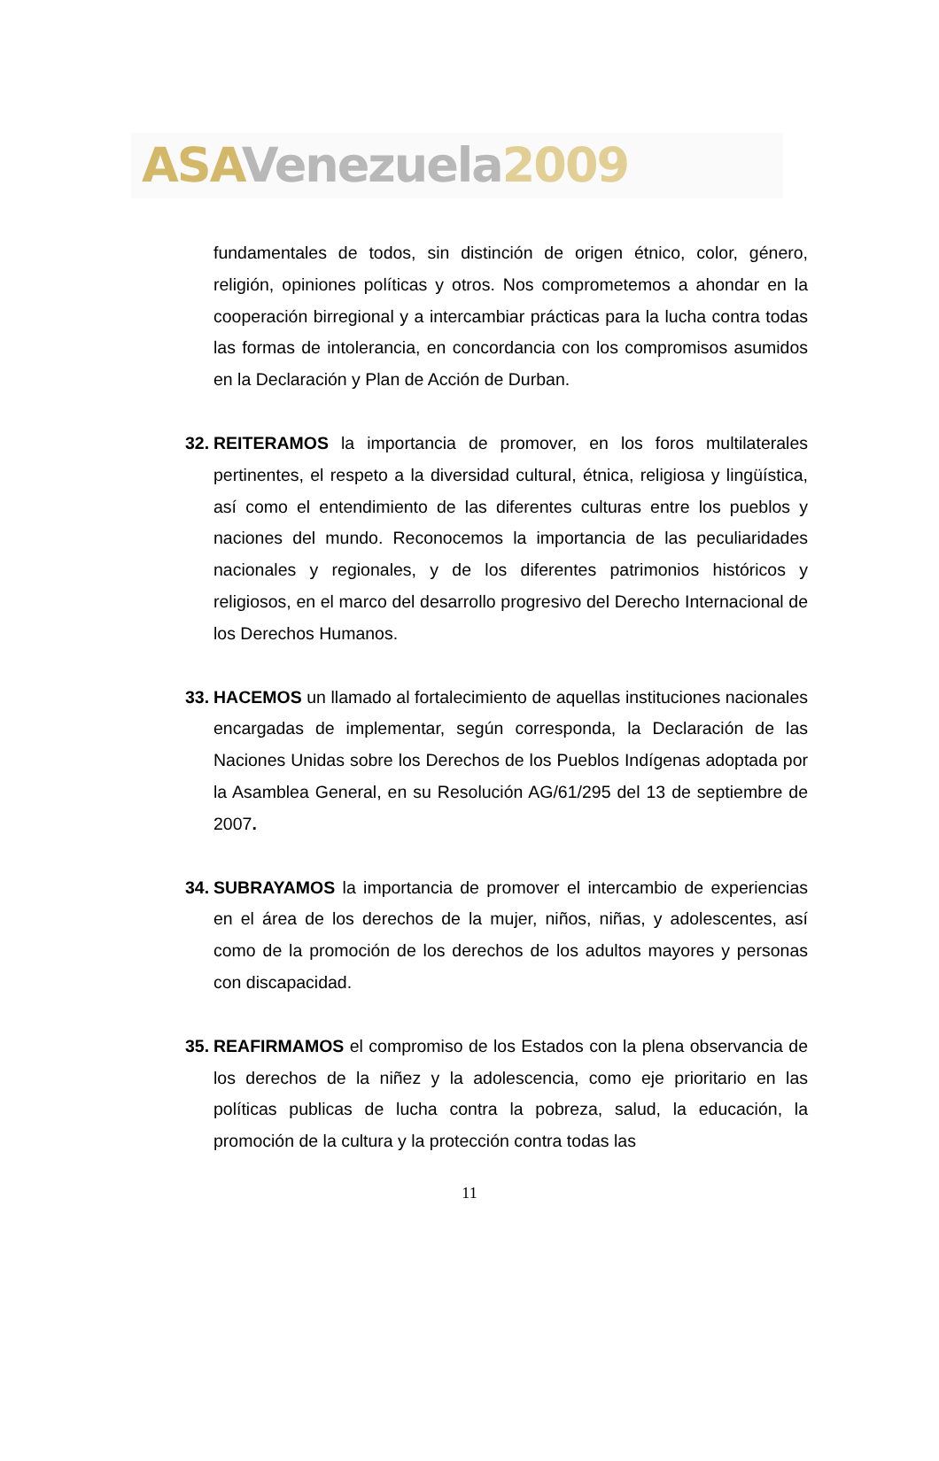ASA Venezuela 2009
fundamentales de todos, sin distinción de origen étnico, color, género, religión, opiniones políticas y otros. Nos comprometemos a ahondar en la cooperación birregional y a intercambiar prácticas para la lucha contra todas las formas de intolerancia, en concordancia con los compromisos asumidos en la Declaración y Plan de Acción de Durban.
32. REITERAMOS la importancia de promover, en los foros multilaterales pertinentes, el respeto a la diversidad cultural, étnica, religiosa y lingüística, así como el entendimiento de las diferentes culturas entre los pueblos y naciones del mundo. Reconocemos la importancia de las peculiaridades nacionales y regionales, y de los diferentes patrimonios históricos y religiosos, en el marco del desarrollo progresivo del Derecho Internacional de los Derechos Humanos.
33. HACEMOS un llamado al fortalecimiento de aquellas instituciones nacionales encargadas de implementar, según corresponda, la Declaración de las Naciones Unidas sobre los Derechos de los Pueblos Indígenas adoptada por la Asamblea General, en su Resolución AG/61/295 del 13 de septiembre de 2007.
34. SUBRAYAMOS la importancia de promover el intercambio de experiencias en el área de los derechos de la mujer, niños, niñas, y adolescentes, así como de la promoción de los derechos de los adultos mayores y personas con discapacidad.
35. REAFIRMAMOS el compromiso de los Estados con la plena observancia de los derechos de la niñez y la adolescencia, como eje prioritario en las políticas publicas de lucha contra la pobreza, salud, la educación, la promoción de la cultura y la protección contra todas las
11